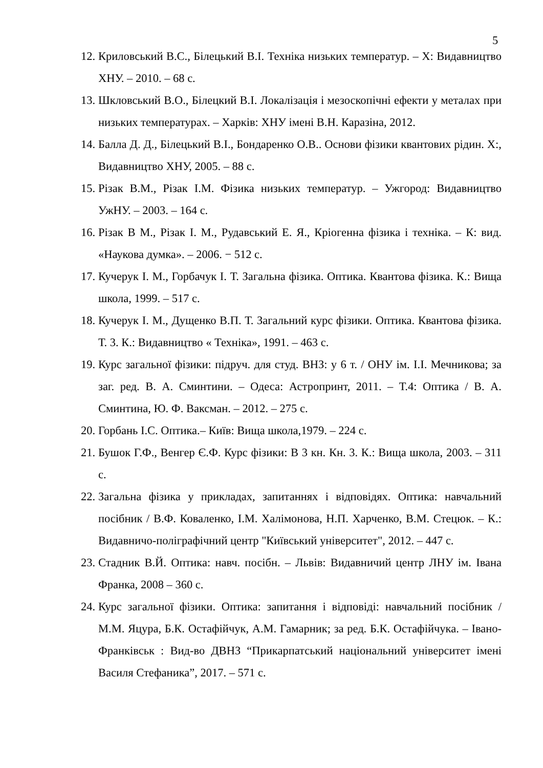5
12. Криловський В.С., Білецький В.І. Техніка низьких температур. – Х: Видавництво ХНУ. – 2010. – 68 с.
13. Шкловський В.О., Білецкий В.І. Локалізація і мезоскопічні ефекти у металах при низьких температурах. – Харків: ХНУ імені В.Н. Каразіна, 2012.
14. Балла Д. Д., Білецький В.І., Бондаренко О.В.. Основи фізики квантових рідин. Х:, Видавництво ХНУ, 2005. – 88 с.
15. Різак В.М., Різак І.М. Фізика низьких температур. – Ужгород: Видавництво УжНУ. – 2003. – 164 с.
16. Різак В М., Різак І. М., Рудавський Е. Я., Кріогенна фізика і техніка. – К: вид. «Наукова думка». – 2006. − 512 с.
17. Кучерук І. М., Горбачук І. Т. Загальна фізика. Оптика. Квантова фізика. К.: Вища школа, 1999. – 517 с.
18. Кучерук І. М., Дущенко В.П. Т. Загальний курс фізики. Оптика. Квантова фізика. Т. 3. К.: Видавництво « Техніка», 1991. – 463 с.
19. Курс загальної фізики: підруч. для студ. ВНЗ: у 6 т. / ОНУ ім. І.І. Мечникова; за заг. ред. В. А. Сминтини. – Одеса: Астропринт, 2011. – Т.4: Оптика / В. А. Сминтина, Ю. Ф. Ваксман. – 2012. – 275 с.
20. Горбань І.С. Оптика.– Київ: Вища школа,1979. – 224 с.
21. Бушок Г.Ф., Венгер Є.Ф. Курс фізики: В 3 кн. Кн. 3. К.: Вища школа, 2003. – 311 с.
22. Загальна фізика у прикладах, запитаннях і відповідях. Оптика: навчальний посібник / В.Ф. Коваленко, І.М. Халімонова, Н.П. Харченко, В.М. Стецюк. – К.: Видавничо-поліграфічний центр "Київський університет", 2012. – 447 с.
23. Стадник В.Й. Оптика: навч. посібн. – Львів: Видавничий центр ЛНУ ім. Івана Франка, 2008 – 360 с.
24. Курс загальної фізики. Оптика: запитання і відповіді: навчальний посібник / М.М. Яцура, Б.К. Остафійчук, А.М. Гамарник; за ред. Б.К. Остафійчука. – Івано-Франківськ : Вид-во ДВНЗ “Прикарпатський національний університет імені Василя Стефаника”, 2017. – 571 с.